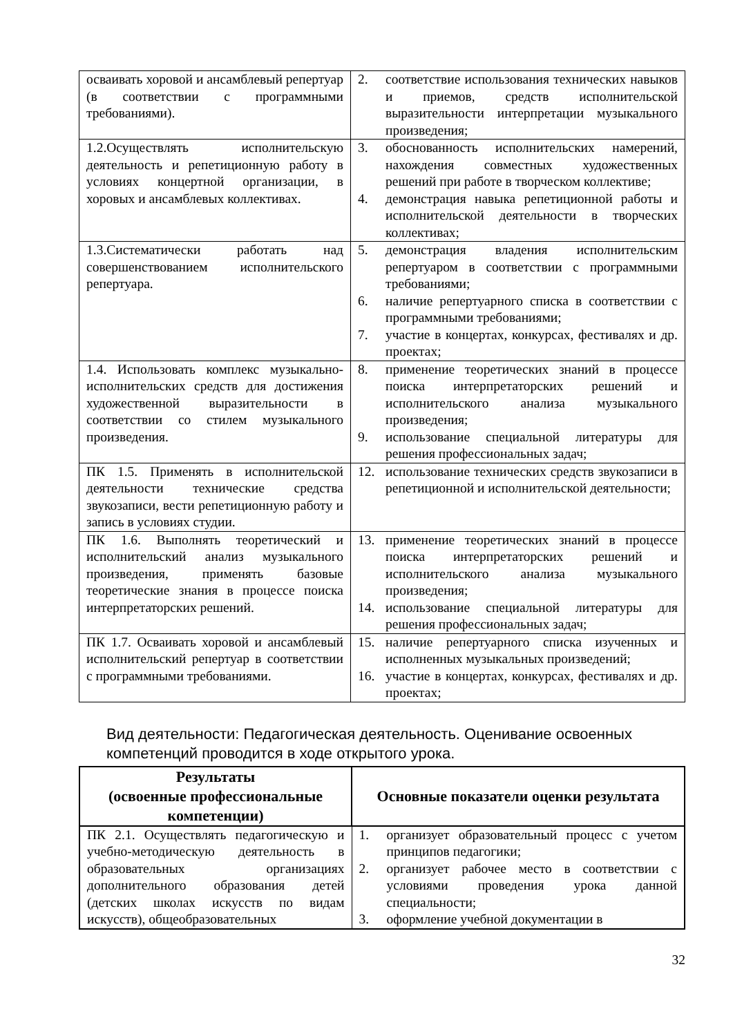| осваивать хоровой и ансамблевый репертуар (в соответствии с программными требованиями). | 2. соответствие использования технических навыков и приемов, средств исполнительской выразительности интерпретации музыкального произведения; |
| 1.2.Осуществлять исполнительскую деятельность и репетиционную работу в условиях концертной организации, в хоровых и ансамблевых коллективах. | 3. обоснованность исполнительских намерений, нахождения совместных художественных решений при работе в творческом коллективе; 4. демонстрация навыка репетиционной работы и исполнительской деятельности в творческих коллективах; |
| 1.3.Систематически работать над совершенствованием исполнительского репертуара. | 5. демонстрация владения исполнительским репертуаром в соответствии с программными требованиями; 6. наличие репертуарного списка в соответствии с программными требованиями; 7. участие в концертах, конкурсах, фестивалях и др. проектах; |
| 1.4. Использовать комплекс музыкально-исполнительских средств для достижения художественной выразительности в соответствии со стилем музыкального произведения. | 8. применение теоретических знаний в процессе поиска интерпретаторских решений и исполнительского анализа музыкального произведения; 9. использование специальной литературы для решения профессиональных задач; |
| ПК 1.5. Применять в исполнительской деятельности технические средства звукозаписи, вести репетиционную работу и запись в условиях студии. | 12. использование технических средств звукозаписи в репетиционной и исполнительской деятельности; |
| ПК 1.6. Выполнять теоретический и исполнительский анализ музыкального произведения, применять базовые теоретические знания в процессе поиска интерпретаторских решений. | 13. применение теоретических знаний в процессе поиска интерпретаторских решений и исполнительского анализа музыкального произведения; 14. использование специальной литературы для решения профессиональных задач; |
| ПК 1.7. Осваивать хоровой и ансамблевый исполнительский репертуар в соответствии с программными требованиями. | 15. наличие репертуарного списка изученных и исполненных музыкальных произведений; 16. участие в концертах, конкурсах, фестивалях и др. проектах; |
Вид деятельности: Педагогическая деятельность. Оценивание освоенных компетенций проводится в ходе открытого урока.
| Результаты (освоенные профессиональные компетенции) | Основные показатели оценки результата |
| --- | --- |
| ПК 2.1. Осуществлять педагогическую и учебно-методическую деятельность в образовательных организациях дополнительного образования детей (детских школах искусств по видам искусств), общеобразовательных | 1. организует образовательный процесс с учетом принципов педагогики; 2. организует рабочее место в соответствии с условиями проведения урока данной специальности; 3. оформление учебной документации в |
32